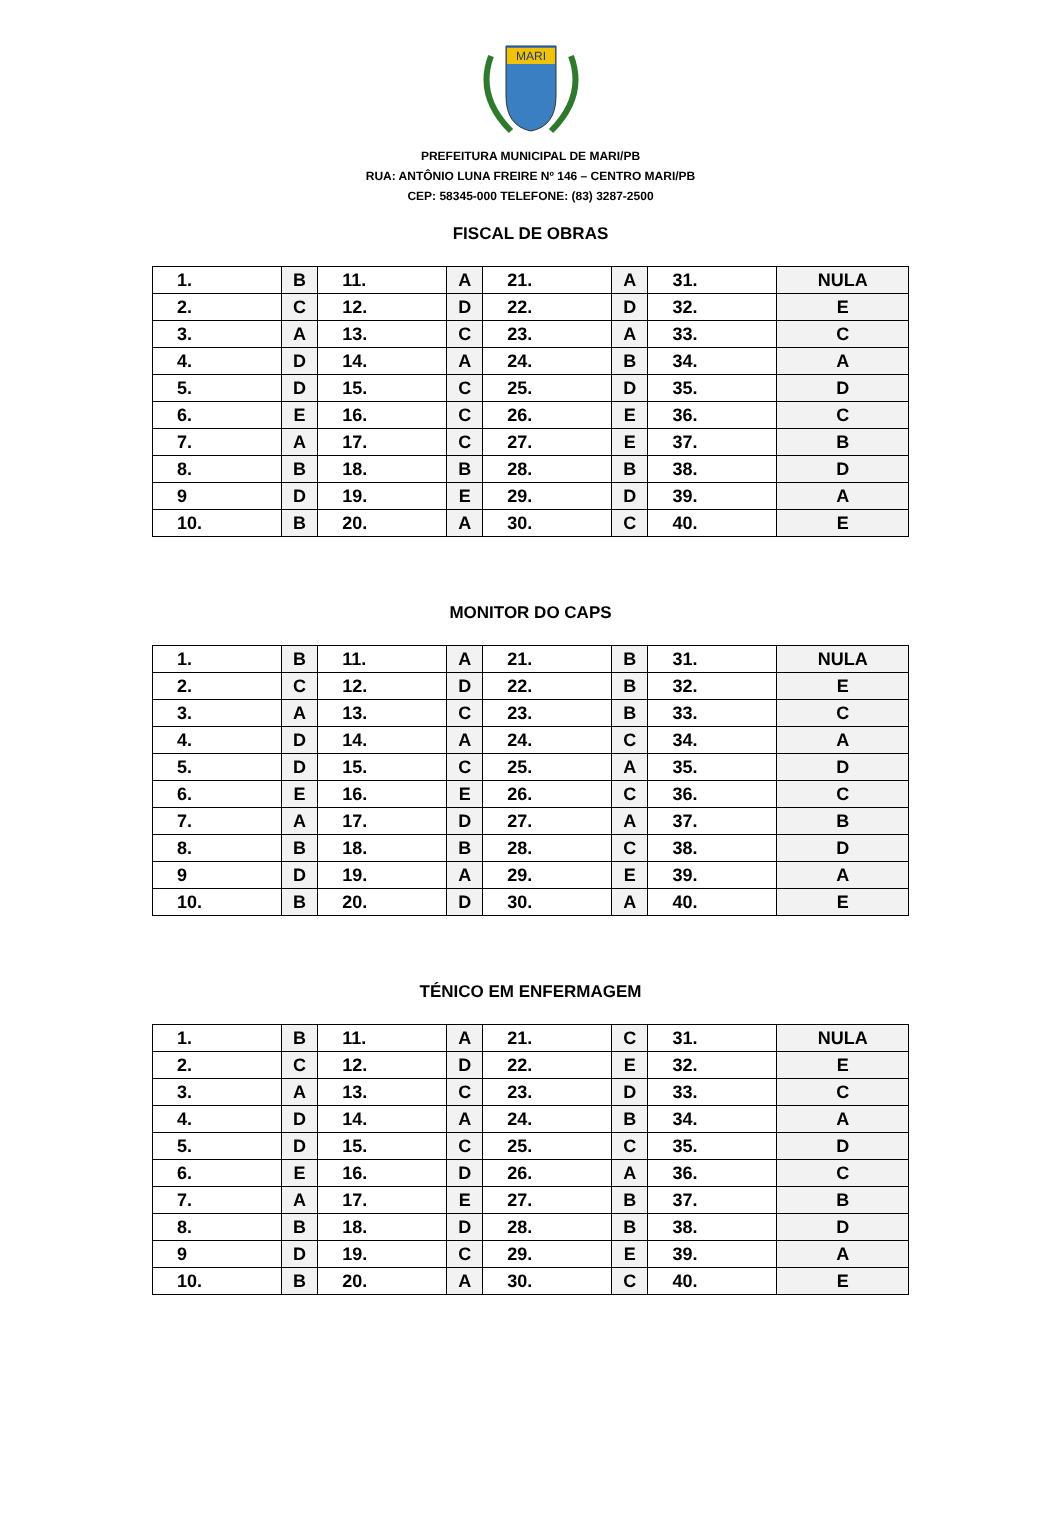MARI
PREFEITURA MUNICIPAL DE MARI/PB
RUA: ANTÔNIO LUNA FREIRE Nº 146 – CENTRO MARI/PB
CEP: 58345-000 TELEFONE: (83) 3287-2500
FISCAL DE OBRAS
| 1. | B | 11. | A | 21. | A | 31. | NULA |
| 2. | C | 12. | D | 22. | D | 32. | E |
| 3. | A | 13. | C | 23. | A | 33. | C |
| 4. | D | 14. | A | 24. | B | 34. | A |
| 5. | D | 15. | C | 25. | D | 35. | D |
| 6. | E | 16. | C | 26. | E | 36. | C |
| 7. | A | 17. | C | 27. | E | 37. | B |
| 8. | B | 18. | B | 28. | B | 38. | D |
| 9 | D | 19. | E | 29. | D | 39. | A |
| 10. | B | 20. | A | 30. | C | 40. | E |
MONITOR DO CAPS
| 1. | B | 11. | A | 21. | B | 31. | NULA |
| 2. | C | 12. | D | 22. | B | 32. | E |
| 3. | A | 13. | C | 23. | B | 33. | C |
| 4. | D | 14. | A | 24. | C | 34. | A |
| 5. | D | 15. | C | 25. | A | 35. | D |
| 6. | E | 16. | E | 26. | C | 36. | C |
| 7. | A | 17. | D | 27. | A | 37. | B |
| 8. | B | 18. | B | 28. | C | 38. | D |
| 9 | D | 19. | A | 29. | E | 39. | A |
| 10. | B | 20. | D | 30. | A | 40. | E |
TÉNICO EM ENFERMAGEM
| 1. | B | 11. | A | 21. | C | 31. | NULA |
| 2. | C | 12. | D | 22. | E | 32. | E |
| 3. | A | 13. | C | 23. | D | 33. | C |
| 4. | D | 14. | A | 24. | B | 34. | A |
| 5. | D | 15. | C | 25. | C | 35. | D |
| 6. | E | 16. | D | 26. | A | 36. | C |
| 7. | A | 17. | E | 27. | B | 37. | B |
| 8. | B | 18. | D | 28. | B | 38. | D |
| 9 | D | 19. | C | 29. | E | 39. | A |
| 10. | B | 20. | A | 30. | C | 40. | E |